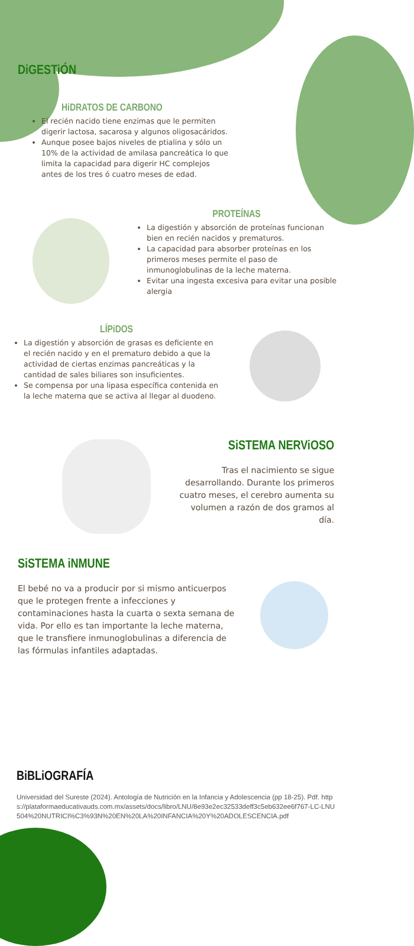DiGESTiÓN
HiDRATOS DE CARBONO
El recién nacido tiene enzimas que le permiten digerir lactosa, sacarosa y algunos oligosacáridos.
Aunque posee bajos niveles de ptialina y sólo un 10% de la actividad de amilasa pancreática lo que limita la capacidad para digerir HC complejos antes de los tres ó cuatro meses de edad.
PROTEÍNAS
La digestión y absorción de proteínas funcionan bien en recién nacidos y prematuros.
La capacidad para absorber proteínas en los primeros meses permite el paso de inmunoglobulinas de la leche materna.
Evitar una ingesta excesiva para evitar una posible alergia
LÍPiDOS
La digestión y absorción de grasas es deficiente en el recién nacido y en el prematuro debido a que la actividad de ciertas enzimas pancreáticas y la cantidad de sales biliares son insuficientes.
Se compensa por una lipasa específica contenida en la leche materna que se activa al llegar al duodeno.
SiSTEMA NERViOSO
Tras el nacimiento se sigue desarrollando. Durante los primeros cuatro meses, el cerebro aumenta su volumen a razón de dos gramos al día.
SiSTEMA iNMUNE
El bebé no va a producir por si mismo anticuerpos que le protegen frente a infecciones y contaminaciones hasta la cuarta o sexta semana de vida. Por ello es tan importante la leche materna, que le transfiere inmunoglobulinas a diferencia de las fórmulas infantiles adaptadas.
BiBLiOGRAFÍA
Universidad del Sureste (2024). Antología de Nutrición en la Infancia y Adolescencia (pp 18-25). Pdf. https://plataformaeducativauds.com.mx/assets/docs/libro/LNU/8e93e2ec32533deff3c5eb632ee6f767-LC-LNU504%20NUTRICI%C3%93N%20EN%20LA%20INFANCIA%20Y%20ADOLESCENCIA.pdf